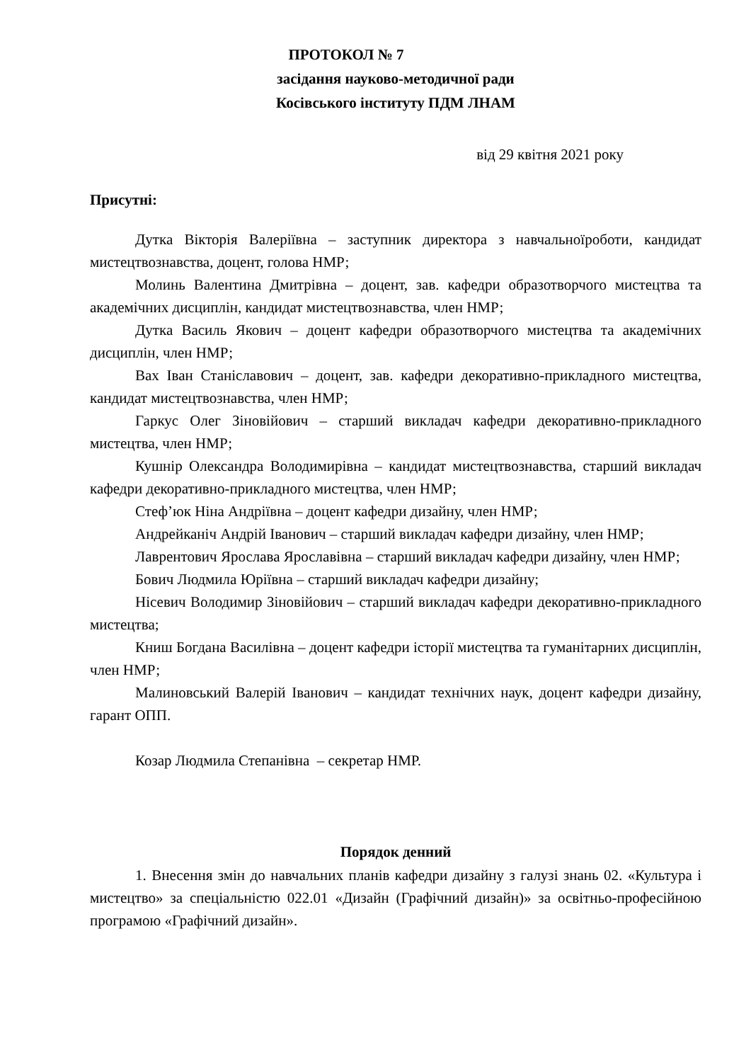ПРОТОКОЛ № 7
засідання науково-методичної ради
Косівського інституту ПДМ ЛНАМ
від 29 квітня 2021 року
Присутні:
Дутка Вікторія Валеріївна – заступник директора з навчальноїроботи, кандидат мистецтвознавства, доцент, голова НМР;
Молинь Валентина Дмитрівна – доцент, зав. кафедри образотворчого мистецтва та академічних дисциплін, кандидат мистецтвознавства, член НМР;
Дутка Василь Якович – доцент кафедри образотворчого мистецтва та академічних дисциплін, член НМР;
Вах Іван Станіславович – доцент, зав. кафедри декоративно-прикладного мистецтва, кандидат мистецтвознавства, член НМР;
Гаркус Олег Зіновійович – старший викладач кафедри декоративно-прикладного мистецтва, член НМР;
Кушнір Олександра Володимирівна – кандидат мистецтвознавства, старший викладач кафедри декоративно-прикладного мистецтва, член НМР;
Стеф’юк Ніна Андріївна – доцент кафедри дизайну, член НМР;
Андрейканіч Андрій Іванович – старший викладач кафедри дизайну, член НМР;
Лаврентович Ярослава Ярославівна – старший викладач кафедри дизайну, член НМР;
Бович Людмила Юріївна – старший викладач кафедри дизайну;
Нісевич Володимир Зіновійович – старший викладач кафедри декоративно-прикладного мистецтва;
Книш Богдана Василівна – доцент кафедри історії мистецтва та гуманітарних дисциплін, член НМР;
Малиновський Валерій Іванович – кандидат технічних наук, доцент кафедри дизайну, гарант ОПП.
Козар Людмила Степанівна – секретар НМР.
Порядок денний
1. Внесення змін до навчальних планів кафедри дизайну з галузі знань 02. «Культура і мистецтво» за спеціальністю 022.01 «Дизайн (Графічний дизайн)» за освітньо-професійною програмою «Графічний дизайн».